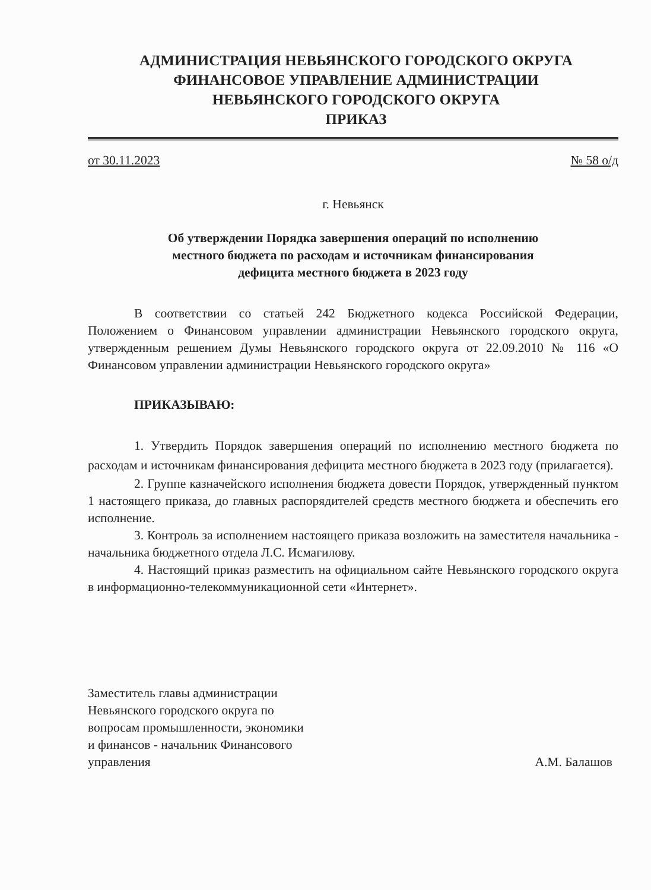АДМИНИСТРАЦИЯ НЕВЬЯНСКОГО ГОРОДСКОГО ОКРУГА
ФИНАНСОВОЕ УПРАВЛЕНИЕ АДМИНИСТРАЦИИ
НЕВЬЯНСКОГО ГОРОДСКОГО ОКРУГА
ПРИКАЗ
от 30.11.2023 № 58 о/д
г. Невьянск
Об утверждении Порядка завершения операций по исполнению
местного бюджета по расходам и источникам финансирования
дефицита местного бюджета в 2023 году
В соответствии со статьей 242 Бюджетного кодекса Российской Федерации, Положением о Финансовом управлении администрации Невьянского городского округа, утвержденным решением Думы Невьянского городского округа от 22.09.2010 № 116 «О Финансовом управлении администрации Невьянского городского округа»
ПРИКАЗЫВАЮ:
1. Утвердить Порядок завершения операций по исполнению местного бюджета по расходам и источникам финансирования дефицита местного бюджета в 2023 году (прилагается).
2. Группе казначейского исполнения бюджета довести Порядок, утвержденный пунктом 1 настоящего приказа, до главных распорядителей средств местного бюджета и обеспечить его исполнение.
3. Контроль за исполнением настоящего приказа возложить на заместителя начальника - начальника бюджетного отдела Л.С. Исмагилову.
4. Настоящий приказ разместить на официальном сайте Невьянского городского округа в информационно-телекоммуникационной сети «Интернет».
Заместитель главы администрации
Невьянского городского округа по
вопросам промышленности, экономики
и финансов - начальник Финансового
управления
А.М. Балашов